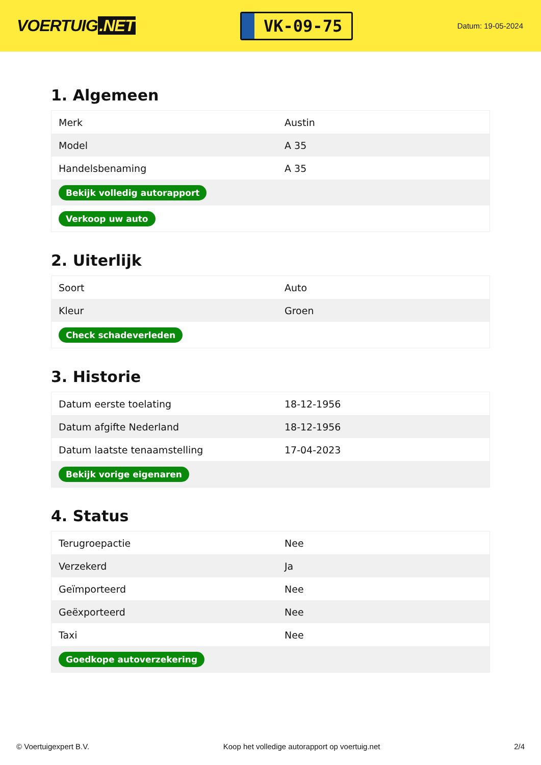VOERTUIG.NET
VK-09-75
Datum: 19-05-2024
1. Algemeen
| Merk | Austin |
| Model | A 35 |
| Handelsbenaming | A 35 |
| Bekijk volledig autorapport | |
| Verkoop uw auto | |
2. Uiterlijk
| Soort | Auto |
| Kleur | Groen |
| Check schadeverleden | |
3. Historie
| Datum eerste toelating | 18-12-1956 |
| Datum afgifte Nederland | 18-12-1956 |
| Datum laatste tenaamstelling | 17-04-2023 |
| Bekijk vorige eigenaren | |
4. Status
| Terugroepactie | Nee |
| Verzekerd | Ja |
| Geïmporteerd | Nee |
| Geëxporteerd | Nee |
| Taxi | Nee |
| Goedkope autoverzekering | |
© Voertuigexpert B.V. Koop het volledige autorapport op voertuig.net 2/4